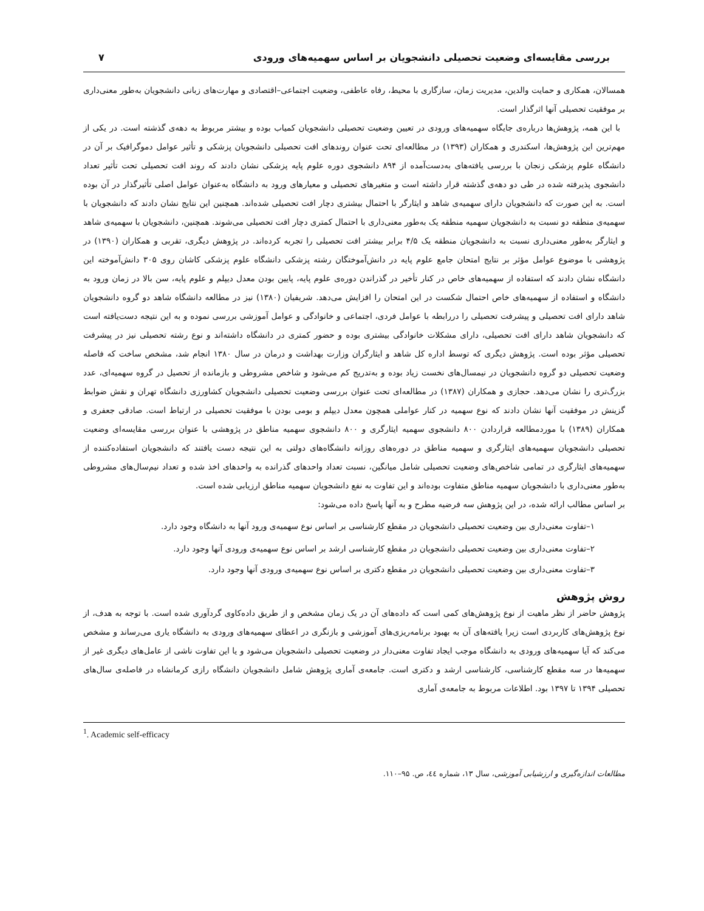بررسی مقایسه‌ای وضعیت تحصیلی دانشجویان بر اساس سهمیه‌های ورودی ۷
همسالان، همکاری و حمایت والدین، مدیریت زمان، سازگاری با محیط، رفاه عاطفی، وضعیت اجتماعی–اقتصادی و مهارت‌های زبانی دانشجویان به‌طور معنی‌داری بر موفقیت تحصیلی آنها اثرگذار است.
با این همه، پژوهش‌ها درباره‌ی جایگاه سهمیه‌های ورودی در تعیین وضعیت تحصیلی دانشجویان کمیاب بوده و بیشتر مربوط به دهه‌ی گذشته است. در یکی از مهم‌ترین این پژوهش‌ها، اسکندری و همکاران (۱۳۹۳) در مطالعه‌ای تحت عنوان روندهای افت تحصیلی دانشجویان پزشکی و تأثیر عوامل دموگرافیک بر آن در دانشگاه علوم پزشکی زنجان با بررسی یافته‌های به‌دست‌آمده از ۸۹۴ دانشجوی دوره علوم پایه پزشکی نشان دادند که روند افت تحصیلی تحت تأثیر تعداد دانشجوی پذیرفته شده در طی دو دهه‌ی گذشته قرار داشته است و متغیرهای تحصیلی و معیارهای ورود به دانشگاه به‌عنوان عوامل اصلی تأثیرگذار در آن بوده است. به این صورت که دانشجویان دارای سهمیه‌ی شاهد و ایثارگر با احتمال بیشتری دچار افت تحصیلی شده‌اند. همچنین این نتایج نشان دادند که دانشجویان با سهمیه‌ی منطقه دو نسبت به دانشجویان سهمیه منطقه یک به‌طور معنی‌داری با احتمال کمتری دچار افت تحصیلی می‌شوند. همچنین، دانشجویان با سهمیه‌ی شاهد و ایثارگر به‌طور معنی‌داری نسبت به دانشجویان منطقه یک ۴/۵ برابر بیشتر افت تحصیلی را تجربه کرده‌اند. در پژوهش دیگری، تقربی و همکاران (۱۳۹۰) در پژوهشی با موضوع عوامل مؤثر بر نتایج امتحان جامع علوم پایه در دانش‌آموختگان رشته پزشکی دانشگاه علوم پزشکی کاشان روی ۳۰۵ دانش‌آموخته این دانشگاه نشان دادند که استفاده از سهمیه‌های خاص در کنار تأخیر در گذراندن دوره‌ی علوم پایه، پایین بودن معدل دیپلم و علوم پایه، سن بالا در زمان ورود به دانشگاه و استفاده از سهمیه‌های خاص احتمال شکست در این امتحان را افزایش می‌دهد. شریفیان (۱۳۸۰) نیز در مطالعه دانشگاه شاهد دو گروه دانشجویان شاهد دارای افت تحصیلی و پیشرفت تحصیلی را دررابطه با عوامل فردی، اجتماعی و خانوادگی و عوامل آموزشی بررسی نموده و به این نتیجه دست‌یافته است که دانشجویان شاهد دارای افت تحصیلی، دارای مشکلات خانوادگی بیشتری بوده و حضور کمتری در دانشگاه داشته‌اند و نوع رشته تحصیلی نیز در پیشرفت تحصیلی مؤثر بوده است. پژوهش دیگری که توسط اداره کل شاهد و ایثارگران وزارت بهداشت و درمان در سال ۱۳۸۰ انجام شد، مشخص ساخت که فاصله وضعیت تحصیلی دو گروه دانشجویان در نیمسال‌های نخست زیاد بوده و به‌تدریج کم می‌شود و شاخص مشروطی و بازمانده از تحصیل در گروه سهمیه‌ای، عدد بزرگ‌تری را نشان می‌دهد. حجازی و همکاران (۱۳۸۷) در مطالعه‌ای تحت عنوان بررسی وضعیت تحصیلی دانشجویان کشاورزی دانشگاه تهران و نقش ضوابط گزینش در موفقیت آنها نشان دادند که نوع سهمیه در کنار عواملی همچون معدل دیپلم و بومی بودن با موفقیت تحصیلی در ارتباط است. صادقی جعفری و همکاران (۱۳۸۹) با موردمطالعه قراردادن ۸۰۰ دانشجوی سهمیه ایثارگری و ۸۰۰ دانشجوی سهمیه مناطق در پژوهشی با عنوان بررسی مقایسه‌ای وضعیت تحصیلی دانشجویان سهمیه‌های ایثارگری و سهمیه مناطق در دوره‌های روزانه دانشگاه‌های دولتی به این نتیجه دست یافتند که دانشجویان استفاده‌کننده از سهمیه‌های ایثارگری در تمامی شاخص‌های وضعیت تحصیلی شامل میانگین، نسبت تعداد واحدهای گذرانده به واحدهای اخذ شده و تعداد نیم‌سال‌های مشروطی به‌طور معنی‌داری با دانشجویان سهمیه مناطق متفاوت بوده‌اند و این تفاوت به نفع دانشجویان سهمیه مناطق ارزیابی شده است.
بر اساس مطالب ارائه شده، در این پژوهش سه فرضیه مطرح و به آنها پاسخ داده می‌شود:
۱–تفاوت معنی‌داری بین وضعیت تحصیلی دانشجویان در مقطع کارشناسی بر اساس نوع سهمیه‌ی ورود آنها به دانشگاه وجود دارد.
۲–تفاوت معنی‌داری بین وضعیت تحصیلی دانشجویان در مقطع کارشناسی ارشد بر اساس نوع سهمیه‌ی ورودی آنها وجود دارد.
۳–تفاوت معنی‌داری بین وضعیت تحصیلی دانشجویان در مقطع دکتری بر اساس نوع سهمیه‌ی ورودی آنها وجود دارد.
روش پژوهش
پژوهش حاضر از نظر ماهیت از نوع پژوهش‌های کمی است که داده‌های آن در یک زمان مشخص و از طریق داده‌کاوی گردآوری شده است. با توجه به هدف، از نوع پژوهش‌های کاربردی است زیرا یافته‌های آن به بهبود برنامه‌ریزی‌های آموزشی و بازنگری در اعطای سهمیه‌های ورودی به دانشگاه یاری می‌رساند و مشخص می‌کند که آیا سهمیه‌های ورودی به دانشگاه موجب ایجاد تفاوت معنی‌دار در وضعیت تحصیلی دانشجویان می‌شود و یا این تفاوت ناشی از عامل‌های دیگری غیر از سهمیه‌ها در سه مقطع کارشناسی، کارشناسی ارشد و دکتری است. جامعه‌ی آماری پژوهش شامل دانشجویان دانشگاه رازی کرمانشاه در فاصله‌ی سال‌های تحصیلی ۱۳۹۴ تا ۱۳۹۷ بود. اطلاعات مربوط به جامعه‌ی آماری
<sup>1</sup>. Academic self-efficacy
مطالعات اندازه‌گیری و ارزشیابی آموزشی، سال ۱۳، شماره ٤٤، ص. ۹۵–۱۱۰.